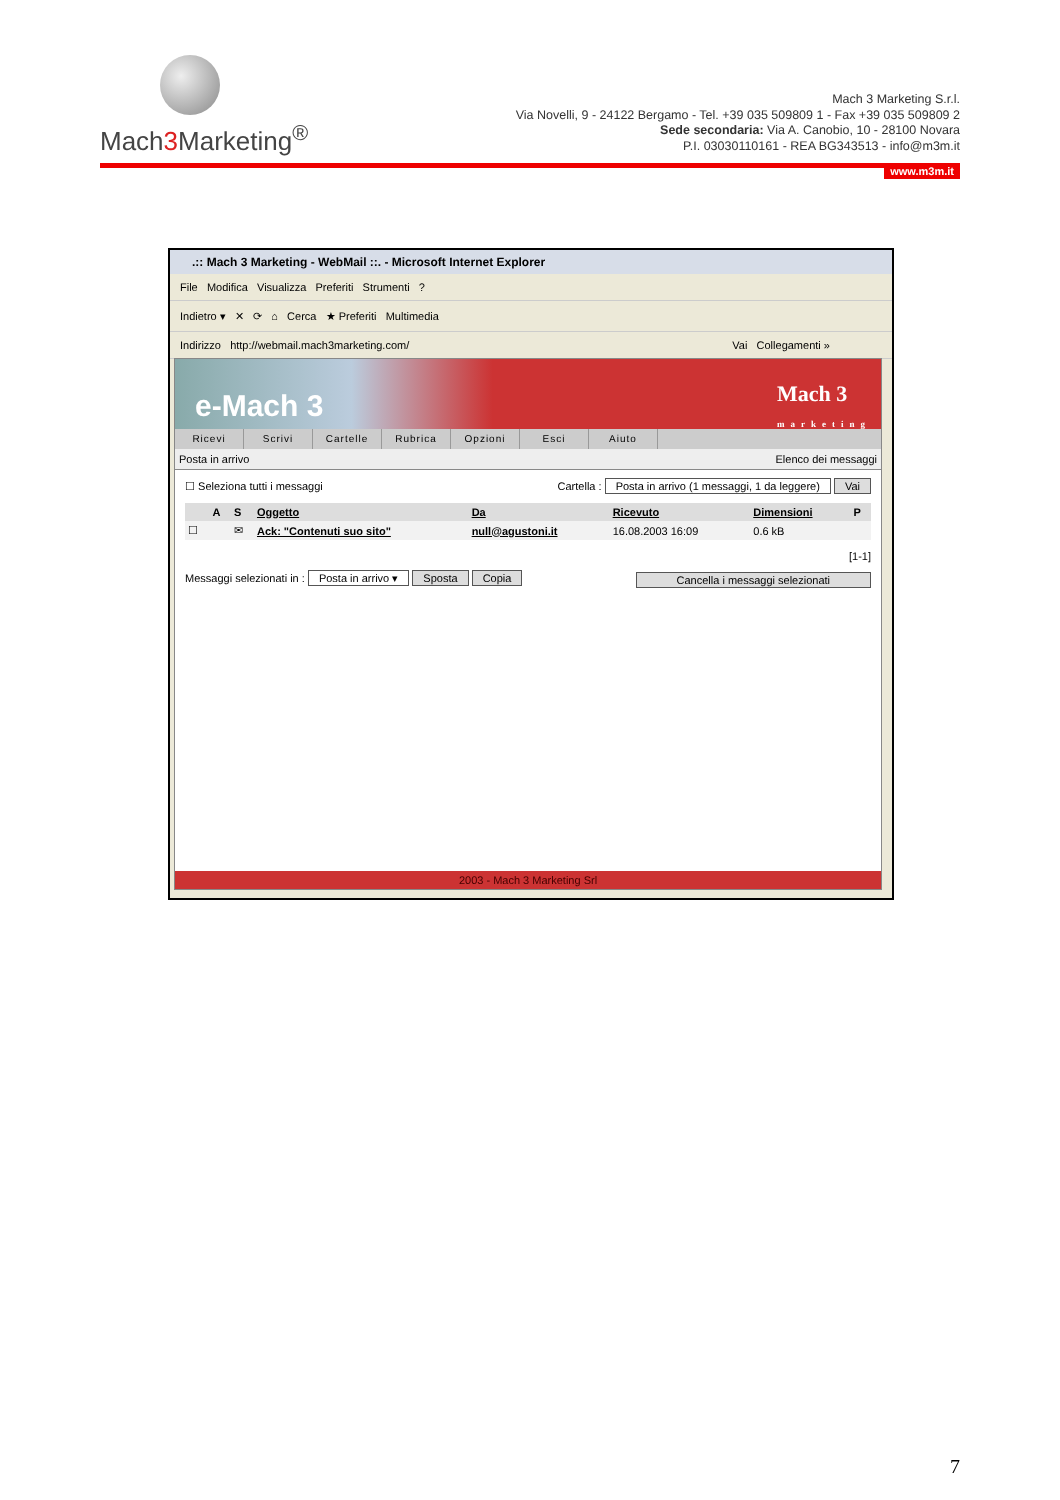Mach3 Marketing<sup>®</sup>
Mach 3 Marketing S.r.l.
Via Novelli, 9 - 24122 Bergamo - Tel. +39 035 509809 1 - Fax +39 035 509809 2
Sede secondaria: Via A. Canobio, 10 - 28100 Novara
P.I. 03030110161 - REA BG343513 - info@m3m.it
www.m3m.it
.:: Mach 3 Marketing - WebMail ::. - Microsoft Internet Explorer
File Modifica Visualizza Preferiti Strumenti ?
Indietro ▾ ✕ ⟳ ⌂ Cerca ★ Preferiti Multimedia
Indirizzo http://webmail.mach3marketing.com/ Vai Collegamenti »
e-Mach 3 Mach 3
marketing
Ricevi Scrivi Cartelle Rubrica Opzioni Esci Aiuto
Posta in arrivo Elenco dei messaggi
☐ Seleziona tutti i messaggi Cartella : Posta in arrivo (1 messaggi, 1 da leggere) Vai
| | A | S | Oggetto | Da | Ricevuto | Dimensioni | P |
| --- | --- | --- | --- | --- | --- | --- | --- |
| ☐ | | ✉ | Ack: "Contenuti suo sito" | null@agustoni.it | 16.08.2003 16:09 | 0.6 kB | |
[1-1]
Messaggi selezionati in : Posta in arrivo ▾ Sposta Copia Cancella i messaggi selezionati
2003 - Mach 3 Marketing Srl
7